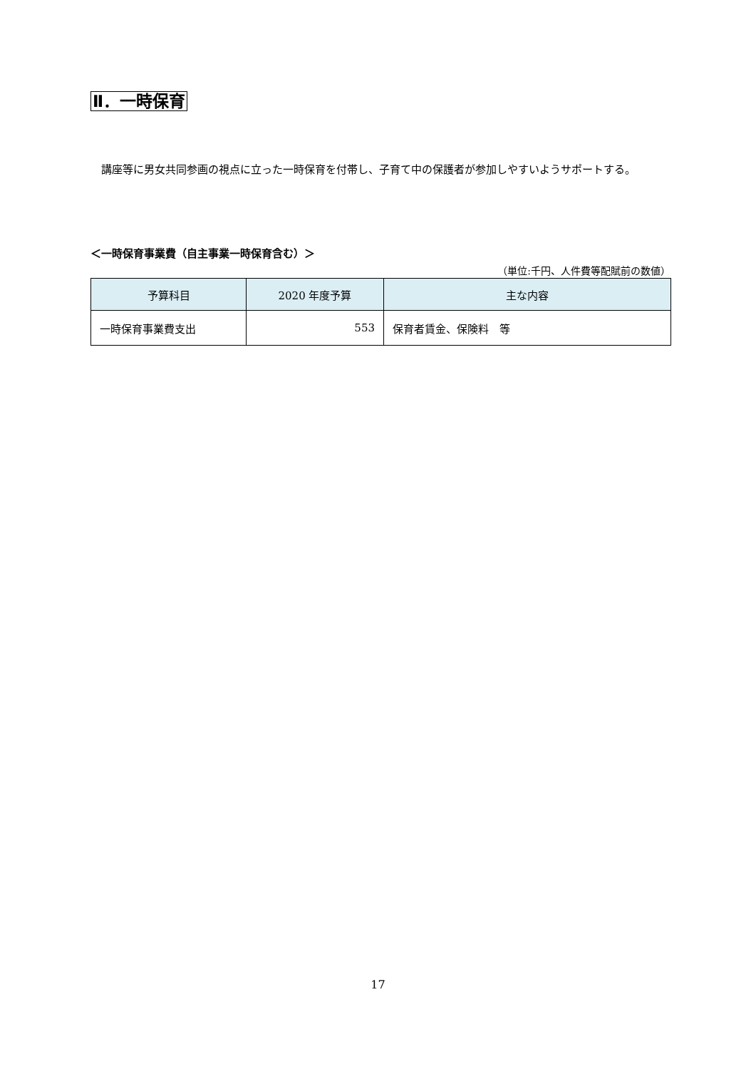Ⅱ．一時保育
講座等に男女共同参画の視点に立った一時保育を付帯し、子育て中の保護者が参加しやすいようサポートする。
＜一時保育事業費（自主事業一時保育含む）＞
（単位:千円、人件費等配賦前の数値）
| 予算科目 | 2020 年度予算 | 主な内容 |
| --- | --- | --- |
| 一時保育事業費支出 | 553 | 保育者賃金、保険料 等 |
17